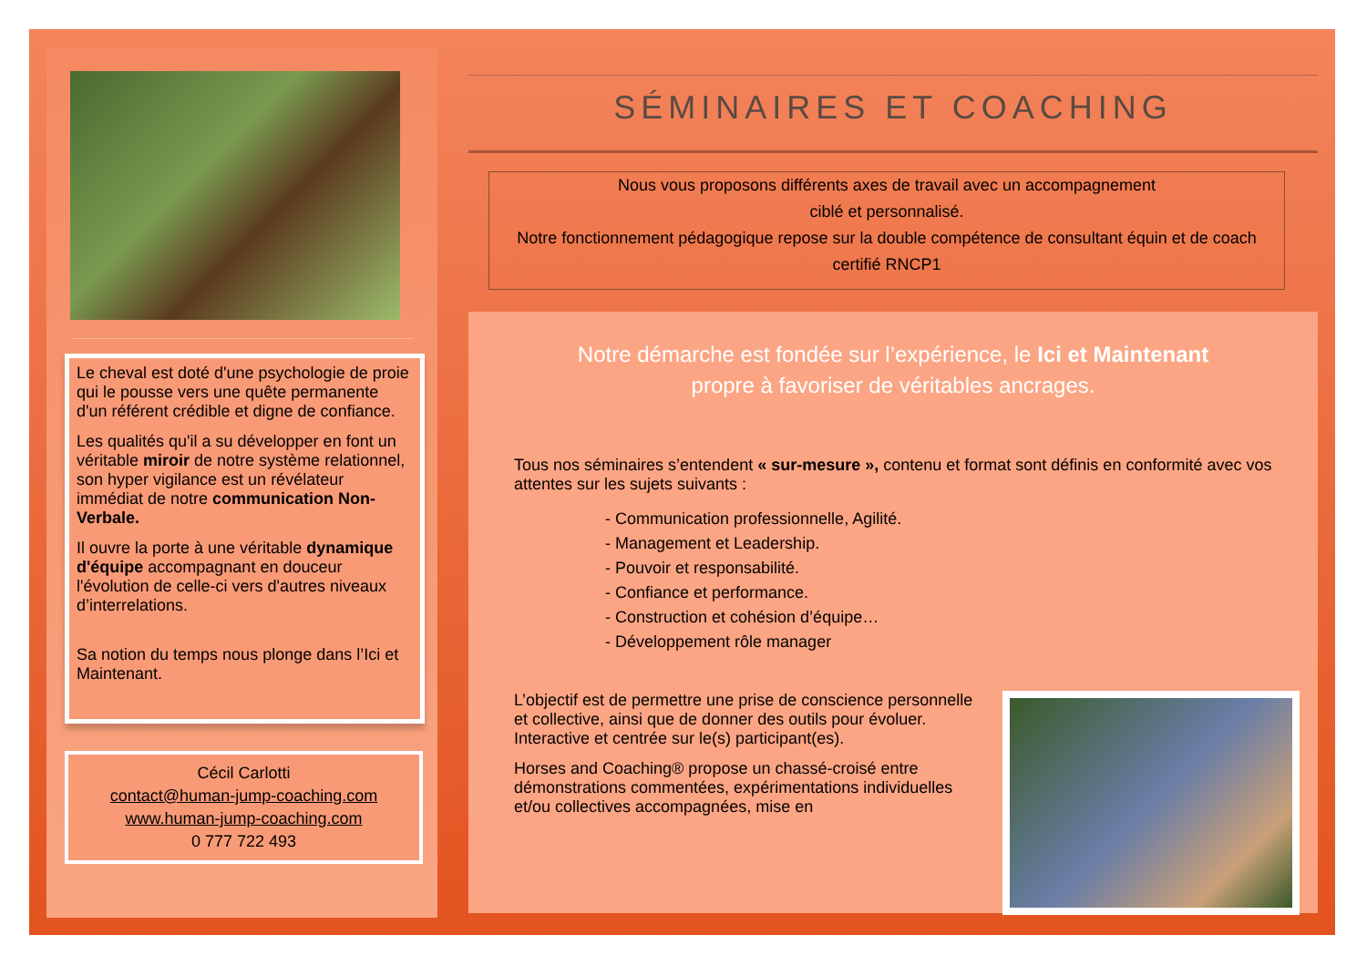Le cheval est doté d'une psychologie de proie qui le pousse vers une quête permanente d'un référent crédible et digne de confiance.
Les qualités qu'il a su développer en font un véritable miroir de notre système relationnel, son hyper vigilance est un révélateur immédiat de notre communication Non-Verbale.
Il ouvre la porte à une véritable dynamique d'équipe accompagnant en douceur l'évolution de celle-ci vers d'autres niveaux d’interrelations.
Sa notion du temps nous plonge dans l’Ici et Maintenant.
Cécil Carlotti
contact@human-jump-coaching.com
www.human-jump-coaching.com
0 777 722 493
SÉMINAIRES ET COACHING
Nous vous proposons différents axes de travail avec un accompagnement
ciblé et personnalisé.
Notre fonctionnement pédagogique repose sur la double compétence de consultant équin et de coach certifié RNCP1
Notre démarche est fondée sur l’expérience, le Ici et Maintenant
propre à favoriser de véritables ancrages.
Tous nos séminaires s’entendent « sur-mesure », contenu et format sont définis en conformité avec vos attentes sur les sujets suivants :
- Communication professionnelle, Agilité.
- Management et Leadership.
- Pouvoir et responsabilité.
- Confiance et performance.
- Construction et cohésion d’équipe…
- Développement rôle manager
L’objectif est de permettre une prise de conscience personnelle et collective, ainsi que de donner des outils pour évoluer. Interactive et centrée sur le(s) participant(es).
Horses and Coaching® propose un chassé-croisé entre démonstrations commentées, expérimentations individuelles et/ou collectives accompagnées, mise en